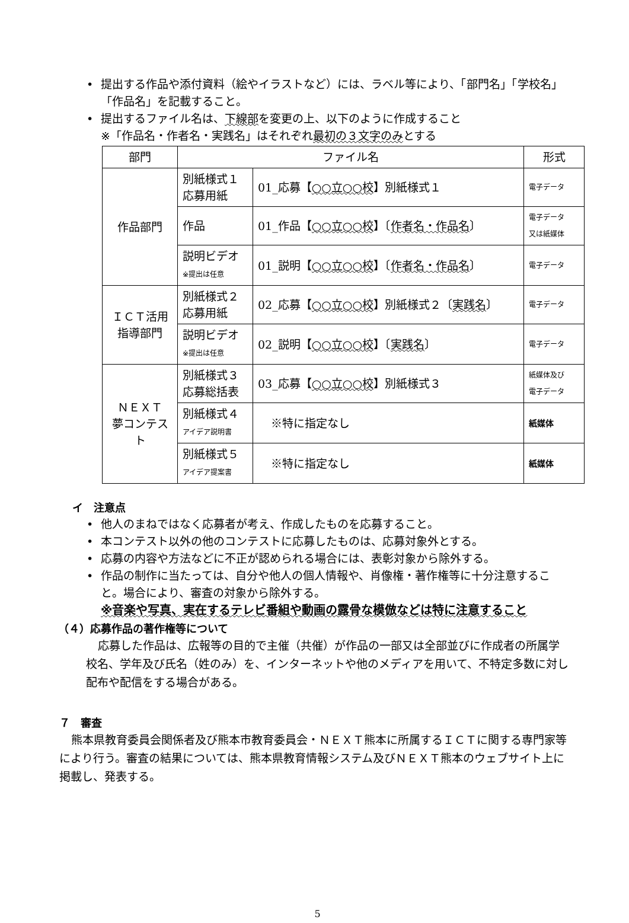• 提出する作品や添付資料（絵やイラストなど）には、ラベル等により、「部門名」「学校名」「作品名」を記載すること。
• 提出するファイル名は、下線部を変更の上、以下のように作成すること
※「作品名・作者名・実践名」はそれぞれ最初の３文字のみとする
| 部門 | ファイル名 | | 形式 |
| --- | --- | --- | --- |
| 作品部門 | 別紙様式１ 応募用紙 | 01_応募【 ○○立○○校 】別紙様式１ | 電子データ |
| | 作品 | 01_作品【 ○○立○○校 】〔 作者名・作品名 〕 | 電子データ 又は紙媒体 |
| | 説明ビデオ ※提出は任意 | 01_説明【 ○○立○○校 】〔 作者名・作品名 〕 | 電子データ |
| ＩＣＴ活用 指導部門 | 別紙様式２ 応募用紙 | 02_応募【 ○○立○○校 】別紙様式２〔 実践名 〕 | 電子データ |
| | 説明ビデオ ※提出は任意 | 02_説明【 ○○立○○校 】〔 実践名 〕 | 電子データ |
| ＮＥＸＴ 夢コンテスト | 別紙様式３ 応募総括表 | 03_応募【 ○○立○○校 】別紙様式３ | 紙媒体及び 電子データ |
| | 別紙様式４ アイデア説明書 | ※特に指定なし | 紙媒体 |
| | 別紙様式５ アイデア提案書 | ※特に指定なし | 紙媒体 |
イ　注意点
• 他人のまねではなく応募者が考え、作成したものを応募すること。
• 本コンテスト以外の他のコンテストに応募したものは、応募対象外とする。
• 応募の内容や方法などに不正が認められる場合には、表彰対象から除外する。
• 作品の制作に当たっては、自分や他人の個人情報や、肖像権・著作権等に十分注意すること。場合により、審査の対象から除外する。
※音楽や写真、実在するテレビ番組や動画の露骨な模倣などは特に注意すること
（４）応募作品の著作権等について
応募した作品は、広報等の目的で主催（共催）が作品の一部又は全部並びに作成者の所属学校名、学年及び氏名（姓のみ）を、インターネットや他のメディアを用いて、不特定多数に対し配布や配信をする場合がある。
７　審査
熊本県教育委員会関係者及び熊本市教育委員会・ＮＥＸＴ熊本に所属するＩＣＴに関する専門家等により行う。審査の結果については、熊本県教育情報システム及びＮＥＸＴ熊本のウェブサイト上に掲載し、発表する。
5